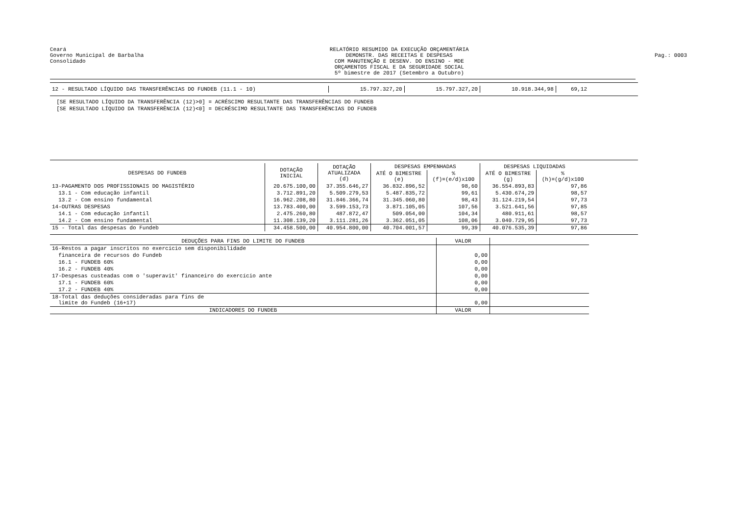Ceará
Governo Municipal de Barbalha
Consolidado
RELATÓRIO RESUMIDO DA EXECUÇÃO ORÇAMENTÁRIA
DEMONSTR. DAS RECEITAS E DESPESAS
COM MANUTENÇÃO E DESENV. DO ENSINO - MDE
ORÇAMENTOS FISCAL E DA SEGURIDADE SOCIAL
5º bimestre de 2017 (Setembro a Outubro)
Pag.: 0003
| 12 - RESULTADO LÍQUIDO DAS TRANSFERÊNCIAS DO FUNDEB (11.1 - 10) | 15.797.327,20 | 15.797.327,20 | 10.918.344,98 | 69,12 |
[SE RESULTADO LÍQUIDO DA TRANSFERÊNCIA (12)>0] = ACRÉSCIMO RESULTANTE DAS TRANSFERÊNCIAS DO FUNDEB
[SE RESULTADO LÍQUIDO DA TRANSFERÊNCIA (12)<0] = DECRÉSCIMO RESULTANTE DAS TRANSFERÊNCIAS DO FUNDEB
| DESPESAS DO FUNDEB | DOTAÇÃO INICIAL | DOTAÇÃO ATUALIZADA (d) | DESPESAS EMPENHADAS | | DESPESAS LIQUIDADAS | |
| --- | --- | --- | --- | --- | --- | --- |
| | | | ATÉ O BIMESTRE (e) | % (f)=(e/d)x100 | ATÉ O BIMESTRE (g) | % (h)=(g/d)x100 |
| 13-PAGAMENTO DOS PROFISSIONAIS DO MAGISTÉRIO | 20.675.100,00 | 37.355.646,27 | 36.832.896,52 | 98,60 | 36.554.893,83 | 97,86 |
| 13.1 - Com educação infantil | 3.712.891,20 | 5.509.279,53 | 5.487.835,72 | 99,61 | 5.430.674,29 | 98,57 |
| 13.2 - Com ensino fundamental | 16.962.208,80 | 31.846.366,74 | 31.345.060,80 | 98,43 | 31.124.219,54 | 97,73 |
| 14-OUTRAS DESPESAS | 13.783.400,00 | 3.599.153,73 | 3.871.105,05 | 107,56 | 3.521.641,56 | 97,85 |
| 14.1 - Com educação infantil | 2.475.260,80 | 487.872,47 | 509.054,00 | 104,34 | 480.911,61 | 98,57 |
| 14.2 - Com ensino fundamental | 11.308.139,20 | 3.111.281,26 | 3.362.051,05 | 108,06 | 3.040.729,95 | 97,73 |
| 15 - Total das despesas do Fundeb | 34.458.500,00 | 40.954.800,00 | 40.704.001,57 | 99,39 | 40.076.535,39 | 97,86 |
| DEDUÇÕES PARA FINS DO LIMITE DO FUNDEB | VALOR | |
| 16-Restos a pagar inscritos no exercício sem disponibilidade | | |
| financeira de recursos do Fundeb | 0,00 | |
| 16.1 - FUNDEB 60% | 0,00 | |
| 16.2 - FUNDEB 40% | 0,00 | |
| 17-Despesas custeadas com o 'superavit' financeiro do exercício ante | 0,00 | |
| 17.1 - FUNDEB 60% | 0,00 | |
| 17.2 - FUNDEB 40% | 0,00 | |
| 18-Total das deduções consideradas para fins de limite do Fundeb (16+17) | 0,00 | |
| INDICADORES DO FUNDEB | VALOR | |